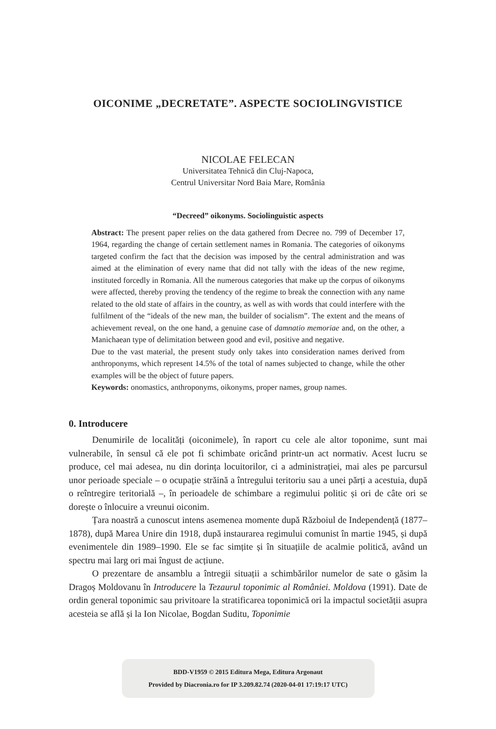OICONIME „DECRETATE”. ASPECTE SOCIOLINGVISTICE
NICOLAE FELECAN
Universitatea Tehnică din Cluj-Napoca,
Centrul Universitar Nord Baia Mare, România
“Decreed” oikonyms. Sociolinguistic aspects
Abstract: The present paper relies on the data gathered from Decree no. 799 of December 17, 1964, regarding the change of certain settlement names in Romania. The categories of oikonyms targeted confirm the fact that the decision was imposed by the central administration and was aimed at the elimination of every name that did not tally with the ideas of the new regime, instituted forcedly in Romania. All the numerous categories that make up the corpus of oikonyms were affected, thereby proving the tendency of the regime to break the connection with any name related to the old state of affairs in the country, as well as with words that could interfere with the fulfilment of the “ideals of the new man, the builder of socialism”. The extent and the means of achievement reveal, on the one hand, a genuine case of damnatio memoriae and, on the other, a Manichaean type of delimitation between good and evil, positive and negative.
Due to the vast material, the present study only takes into consideration names derived from anthroponyms, which represent 14.5% of the total of names subjected to change, while the other examples will be the object of future papers.
Keywords: onomastics, anthroponyms, oikonyms, proper names, group names.
0. Introducere
Denumirile de localități (oiconimele), în raport cu cele ale altor toponime, sunt mai vulnerabile, în sensul că ele pot fi schimbate oricând printr-un act normativ. Acest lucru se produce, cel mai adesea, nu din dorința locuitorilor, ci a administrației, mai ales pe parcursul unor perioade speciale – o ocupație străină a întregului teritoriu sau a unei părți a acestuia, după o reîntregire teritorială –, în perioadele de schimbare a regimului politic și ori de câte ori se dorește o înlocuire a vreunui oiconim.
Țara noastră a cunoscut intens asemenea momente după Războiul de Independență (1877–1878), după Marea Unire din 1918, după instaurarea regimului comunist în martie 1945, și după evenimentele din 1989–1990. Ele se fac simțite și în situațiile de acalmie politică, având un spectru mai larg ori mai îngust de acțiune.
O prezentare de ansamblu a întregii situații a schimbărilor numelor de sate o găsim la Dragoș Moldovanu în Introducere la Tezaurul toponimic al României. Moldova (1991). Date de ordin general toponimic sau privitoare la stratificarea toponimică ori la impactul societății asupra acesteia se află și la Ion Nicolae, Bogdan Suditu, Toponimie
BDD-V1959 © 2015 Editura Mega, Editura Argonaut
Provided by Diacronia.ro for IP 3.209.82.74 (2020-04-01 17:19:17 UTC)